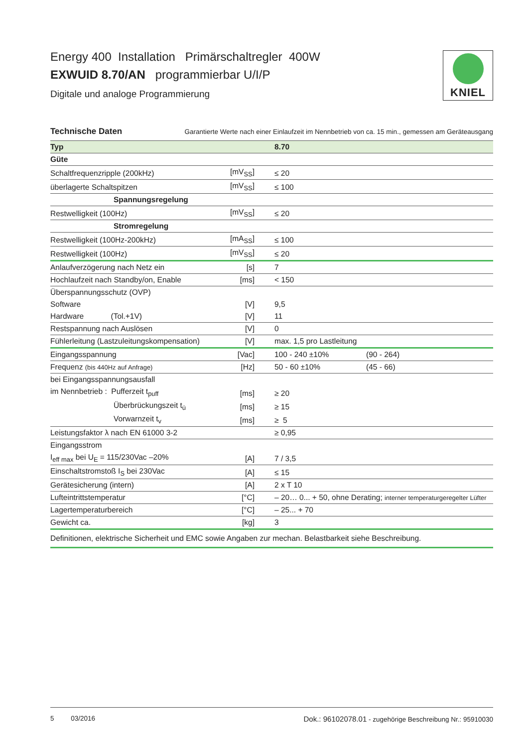Energy 400 Installation Primärschaltregler 400W
EXWUID 8.70/AN programmierbar U/I/P
Digitale und analoge Programmierung
KNIEL
Technische Daten Garantierte Werte nach einer Einlaufzeit im Nennbetrieb von ca. 15 min., gemessen am Geräteausgang
| Typ | | 8.70 | |
| Güte | | | |
| Schaltfrequenzripple (200kHz) | [mV<sub>SS</sub>] | ≤ 20 | |
| überlagerte Schaltspitzen | [mV<sub>SS</sub>] | ≤ 100 | |
| Spannungsregelung | | | |
| Restwelligkeit (100Hz) | [mV<sub>SS</sub>] | ≤ 20 | |
| Stromregelung | | | |
| Restwelligkeit (100Hz-200kHz) | [mA<sub>SS</sub>] | ≤ 100 | |
| Restwelligkeit (100Hz) | [mV<sub>SS</sub>] | ≤ 20 | |
| Anlaufverzögerung nach Netz ein | [s] | 7 | |
| Hochlaufzeit nach Standby/on, Enable | [ms] | < 150 | |
| Überspannungsschutz (OVP) | | | |
| Software | [V] | 9,5 | |
| Hardware (Tol.+1V) | [V] | 11 | |
| Restspannung nach Auslösen | [V] | 0 | |
| Fühlerleitung (Lastzuleitungskompensation) | [V] | max. 1,5 pro Lastleitung | |
| Eingangsspannung | [Vac] | 100 - 240 ±10% | (90 - 264) |
| Frequenz (bis 440Hz auf Anfrage) | [Hz] | 50 - 60 ±10% | (45 - 66) |
| bei Eingangsspannungsausfall | | | |
| im Nennbetrieb : Pufferzeit t<sub>puff</sub> | [ms] | ≥ 20 | |
| Überbrückungszeit t<sub>ü</sub> | [ms] | ≥ 15 | |
| Vorwarnzeit t<sub>v</sub> | [ms] | ≥ 5 | |
| Leistungsfaktor λ nach EN 61000 3-2 | | ≥ 0,95 | |
| Eingangsstrom | | | |
| I<sub>eff max</sub> bei U<sub>E</sub> = 115/230Vac –20% | [A] | 7 / 3,5 | |
| Einschaltstromstoß I<sub>S</sub> bei 230Vac | [A] | ≤ 15 | |
| Gerätesicherung (intern) | [A] | 2 x T 10 | |
| Lufteintrittstemperatur | [°C] | – 20… 0... + 50, ohne Derating; interner temperaturgeregelter Lüfter | |
| Lagertemperaturbereich | [°C] | – 25... + 70 | |
| Gewicht ca. | [kg] | 3 | |
| Definitionen, elektrische Sicherheit und EMC sowie Angaben zur mechan. Belastbarkeit siehe Beschreibung. | | | |
5 03/2016 Dok.: 96102078.01 - zugehörige Beschreibung Nr.: 95910030